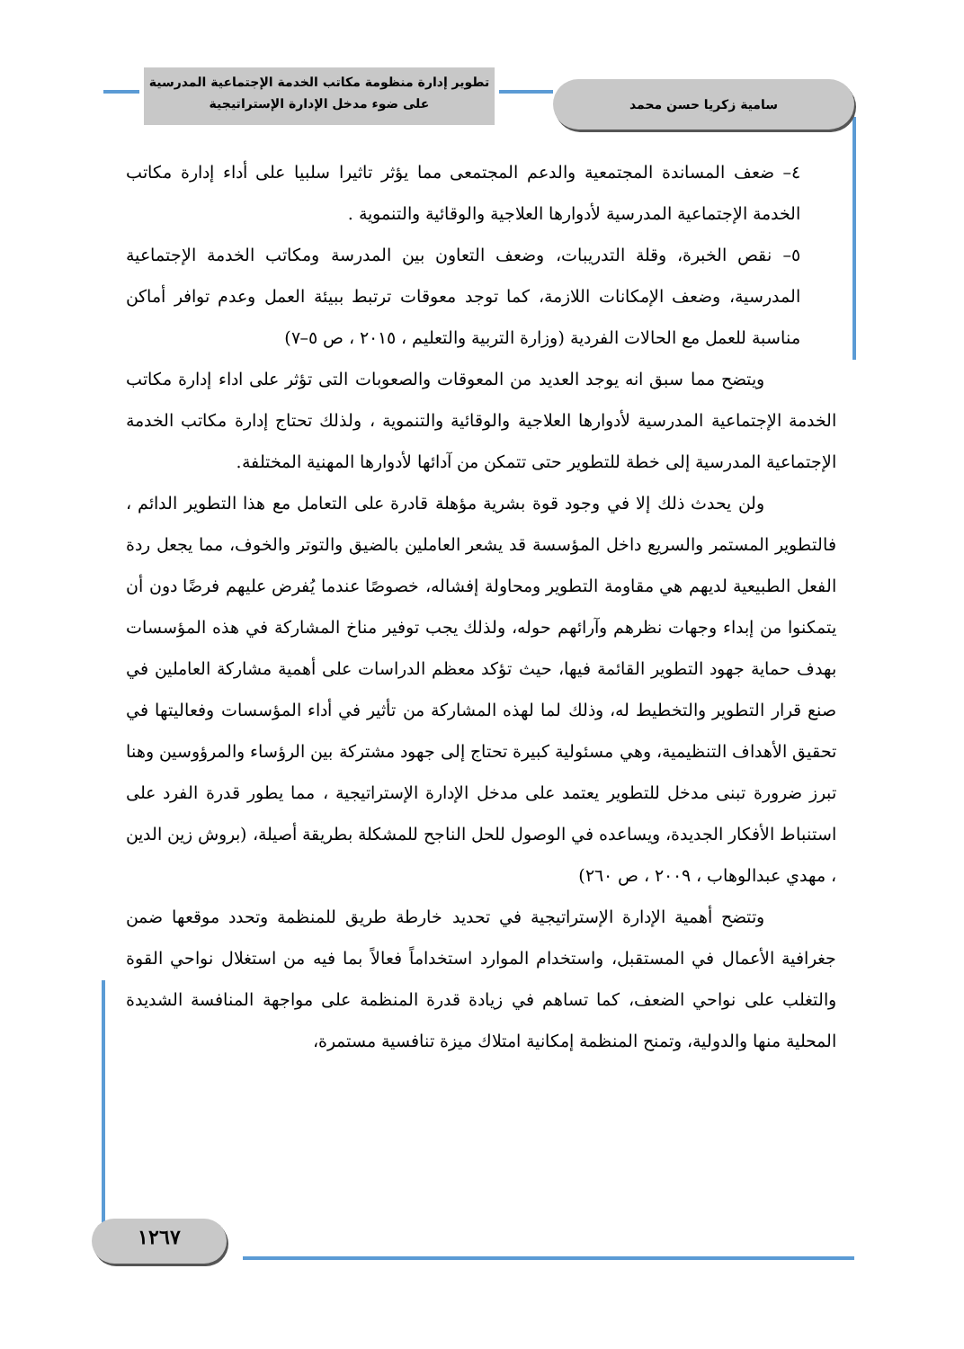تطوير إدارة منظومة مكاتب الخدمة الإجتماعية المدرسية
على ضوء مدخل الإدارة الإستراتيجية
سامية زكريا حسن محمد
٤– ضعف المساندة المجتمعية والدعم المجتمعى مما يؤثر تاثيرا سلبيا على أداء إدارة مكاتب الخدمة الإجتماعية المدرسية لأدوارها العلاجية والوقائية والتنموية .
٥– نقص الخبرة، وقلة التدريبات، وضعف التعاون بين المدرسة ومكاتب الخدمة الإجتماعية المدرسية، وضعف الإمكانات اللازمة، كما توجد معوقات ترتبط ببيئة العمل وعدم توافر أماكن مناسبة للعمل مع الحالات الفردية (وزارة التربية والتعليم ، ٢٠١٥ ، ص ٥–٧)
ويتضح مما سبق انه يوجد العديد من المعوقات والصعوبات التى تؤثر على اداء إدارة مكاتب الخدمة الإجتماعية المدرسية لأدوارها العلاجية والوقائية والتنموية ، ولذلك تحتاج إدارة مكاتب الخدمة الإجتماعية المدرسية إلى خطة للتطوير حتى تتمكن من آدائها لأدوارها المهنية المختلفة.
ولن يحدث ذلك إلا في وجود قوة بشرية مؤهلة قادرة على التعامل مع هذا التطوير الدائم ، فالتطوير المستمر والسريع داخل المؤسسة قد يشعر العاملين بالضيق والتوتر والخوف، مما يجعل ردة الفعل الطبيعية لديهم هي مقاومة التطوير ومحاولة إفشاله، خصوصًا عندما يُفرض عليهم فرضًا دون أن يتمكنوا من إبداء وجهات نظرهم وآرائهم حوله، ولذلك يجب توفير مناخ المشاركة في هذه المؤسسات بهدف حماية جهود التطوير القائمة فيها، حيث تؤكد معظم الدراسات على أهمية مشاركة العاملين في صنع قرار التطوير والتخطيط له، وذلك لما لهذه المشاركة من تأثير في أداء المؤسسات وفعاليتها في تحقيق الأهداف التنظيمية، وهي مسئولية كبيرة تحتاج إلى جهود مشتركة بين الرؤساء والمرؤوسين وهنا تبرز ضرورة تبنى مدخل للتطوير يعتمد على مدخل الإدارة الإستراتيجية ، مما يطور قدرة الفرد على استنباط الأفكار الجديدة، ويساعده في الوصول للحل الناجح للمشكلة بطريقة أصيلة، (بروش زين الدين ، مهدي عبدالوهاب ، ٢٠٠٩ ، ص ٢٦٠)
وتتضح أهمية الإدارة الإستراتيجية في تحديد خارطة طريق للمنظمة وتحدد موقعها ضمن جغرافية الأعمال في المستقبل، واستخدام الموارد استخداماً فعالاً بما فيه من استغلال نواحي القوة والتغلب على نواحي الضعف، كما تساهم في زيادة قدرة المنظمة على مواجهة المنافسة الشديدة المحلية منها والدولية، وتمنح المنظمة إمكانية امتلاك ميزة تنافسية مستمرة،
١٢٦٧